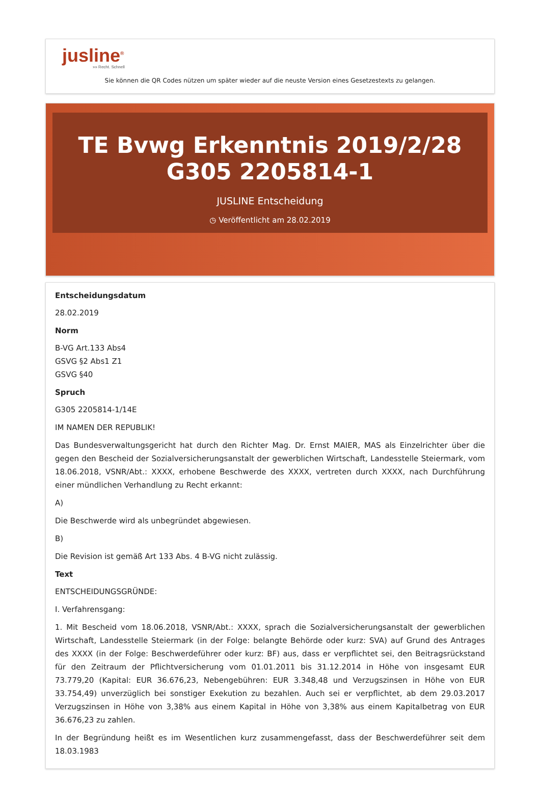jusline<sup>®</sup>
»» Recht. Schnell
Sie können die QR Codes nützen um später wieder auf die neuste Version eines Gesetzestexts zu gelangen.
TE Bvwg Erkenntnis 2019/2/28 G305 2205814-1
JUSLINE Entscheidung
◷ Veröffentlicht am 28.02.2019
Entscheidungsdatum
28.02.2019
Norm
B-VG Art.133 Abs4
GSVG §2 Abs1 Z1
GSVG §40
Spruch
G305 2205814-1/14E
IM NAMEN DER REPUBLIK!
Das Bundesverwaltungsgericht hat durch den Richter Mag. Dr. Ernst MAIER, MAS als Einzelrichter über die gegen den Bescheid der Sozialversicherungsanstalt der gewerblichen Wirtschaft, Landesstelle Steiermark, vom 18.06.2018, VSNR/Abt.: XXXX, erhobene Beschwerde des XXXX, vertreten durch XXXX, nach Durchführung einer mündlichen Verhandlung zu Recht erkannt:
A)
Die Beschwerde wird als unbegründet abgewiesen.
B)
Die Revision ist gemäß Art 133 Abs. 4 B-VG nicht zulässig.
Text
ENTSCHEIDUNGSGRÜNDE:
I. Verfahrensgang:
1. Mit Bescheid vom 18.06.2018, VSNR/Abt.: XXXX, sprach die Sozialversicherungsanstalt der gewerblichen Wirtschaft, Landesstelle Steiermark (in der Folge: belangte Behörde oder kurz: SVA) auf Grund des Antrages des XXXX (in der Folge: Beschwerdeführer oder kurz: BF) aus, dass er verpflichtet sei, den Beitragsrückstand für den Zeitraum der Pflichtversicherung vom 01.01.2011 bis 31.12.2014 in Höhe von insgesamt EUR 73.779,20 (Kapital: EUR 36.676,23, Nebengebühren: EUR 3.348,48 und Verzugszinsen in Höhe von EUR 33.754,49) unverzüglich bei sonstiger Exekution zu bezahlen. Auch sei er verpflichtet, ab dem 29.03.2017 Verzugszinsen in Höhe von 3,38% aus einem Kapital in Höhe von 3,38% aus einem Kapitalbetrag von EUR 36.676,23 zu zahlen.
In der Begründung heißt es im Wesentlichen kurz zusammengefasst, dass der Beschwerdeführer seit dem 18.03.1983